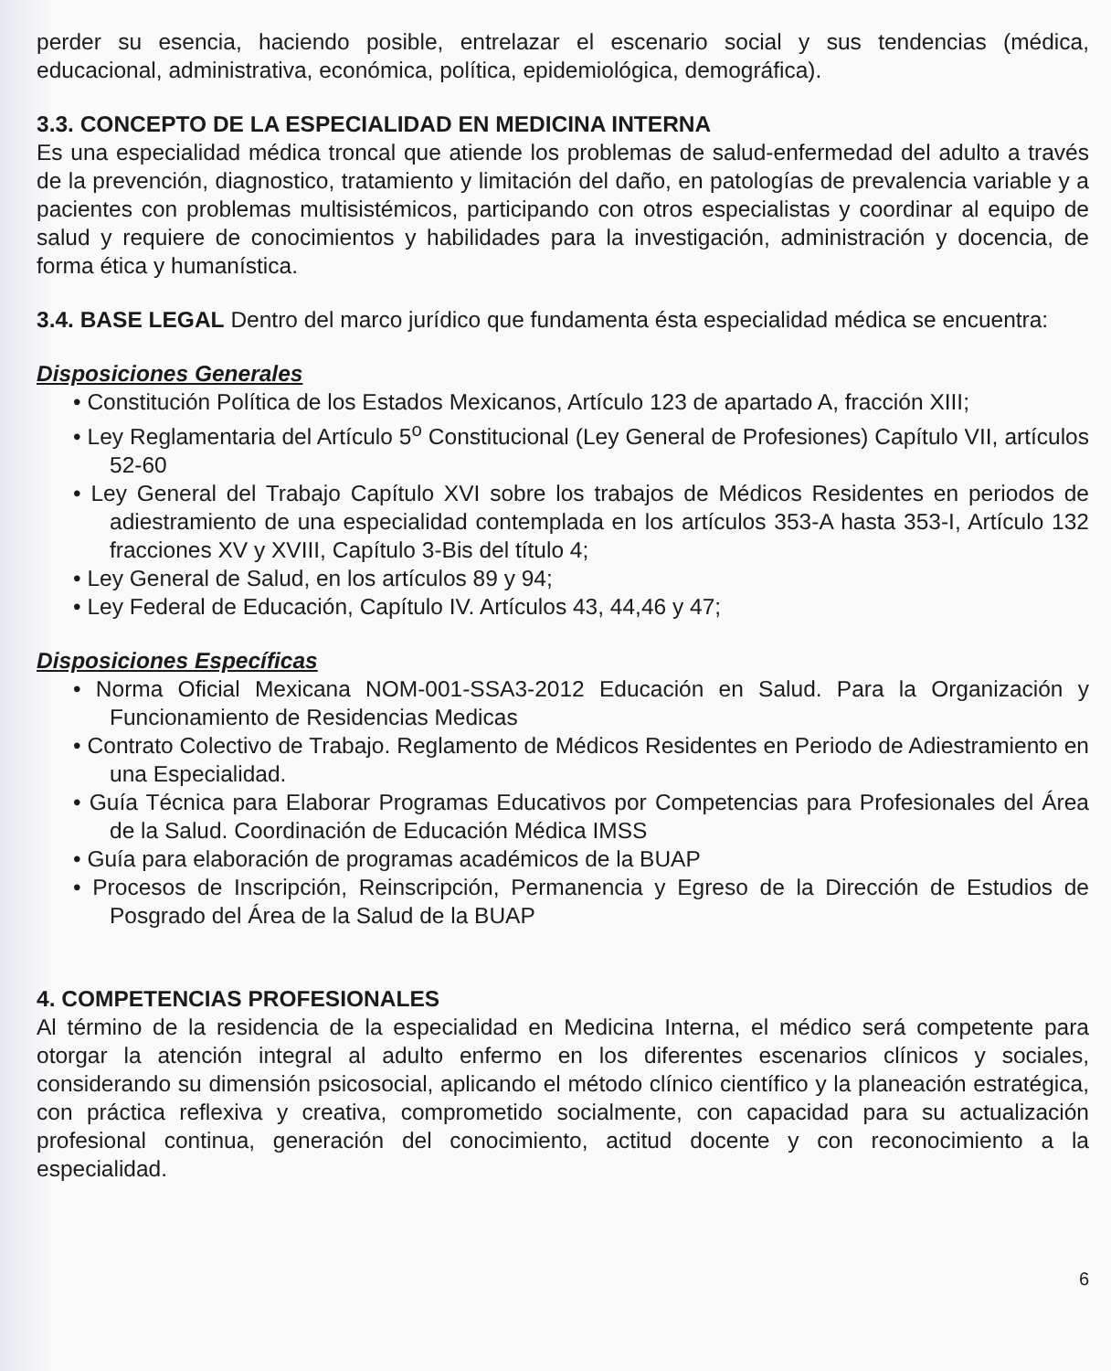perder su esencia, haciendo posible, entrelazar el escenario social y sus tendencias (médica, educacional, administrativa, económica, política, epidemiológica, demográfica).
3.3. CONCEPTO DE LA ESPECIALIDAD EN MEDICINA INTERNA
Es una especialidad médica troncal que atiende los problemas de salud-enfermedad del adulto a través de la prevención, diagnostico, tratamiento y limitación del daño, en patologías de prevalencia variable y a pacientes con problemas multisistémicos, participando con otros especialistas y coordinar al equipo de salud y requiere de conocimientos y habilidades para la investigación, administración y docencia, de forma ética y humanística.
3.4. BASE LEGAL Dentro del marco jurídico que fundamenta ésta especialidad médica se encuentra:
Disposiciones Generales
• Constitución Política de los Estados Mexicanos, Artículo 123 de apartado A, fracción XIII;
• Ley Reglamentaria del Artículo 5<sup>o</sup> Constitucional (Ley General de Profesiones) Capítulo VII, artículos 52-60
• Ley General del Trabajo Capítulo XVI sobre los trabajos de Médicos Residentes en periodos de adiestramiento de una especialidad contemplada en los artículos 353-A hasta 353-I, Artículo 132 fracciones XV y XVIII, Capítulo 3-Bis del título 4;
• Ley General de Salud, en los artículos 89 y 94;
• Ley Federal de Educación, Capítulo IV. Artículos 43, 44,46 y 47;
Disposiciones Específicas
• Norma Oficial Mexicana NOM-001-SSA3-2012 Educación en Salud. Para la Organización y Funcionamiento de Residencias Medicas
• Contrato Colectivo de Trabajo. Reglamento de Médicos Residentes en Periodo de Adiestramiento en una Especialidad.
• Guía Técnica para Elaborar Programas Educativos por Competencias para Profesionales del Área de la Salud. Coordinación de Educación Médica IMSS
• Guía para elaboración de programas académicos de la BUAP
• Procesos de Inscripción, Reinscripción, Permanencia y Egreso de la Dirección de Estudios de Posgrado del Área de la Salud de la BUAP
4. COMPETENCIAS PROFESIONALES
Al término de la residencia de la especialidad en Medicina Interna, el médico será competente para otorgar la atención integral al adulto enfermo en los diferentes escenarios clínicos y sociales, considerando su dimensión psicosocial, aplicando el método clínico científico y la planeación estratégica, con práctica reflexiva y creativa, comprometido socialmente, con capacidad para su actualización profesional continua, generación del conocimiento, actitud docente y con reconocimiento a la especialidad.
6